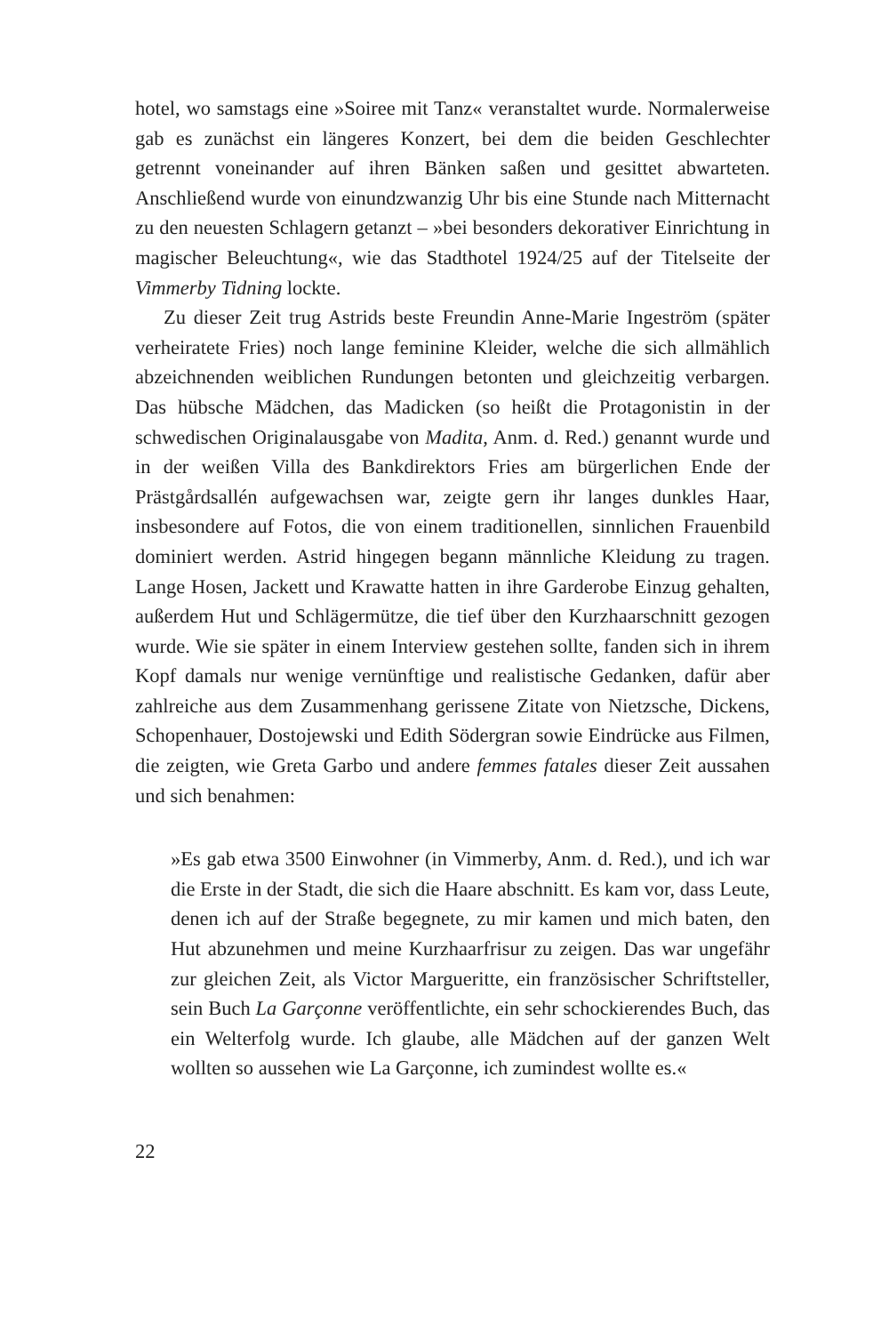hotel, wo samstags eine »Soiree mit Tanz« veranstaltet wurde. Normalerweise gab es zunächst ein längeres Konzert, bei dem die beiden Geschlechter getrennt voneinander auf ihren Bänken saßen und gesittet abwarteten. Anschließend wurde von einundzwanzig Uhr bis eine Stunde nach Mitternacht zu den neuesten Schlagern getanzt – »bei besonders dekorativer Einrichtung in magischer Beleuchtung«, wie das Stadthotel 1924/25 auf der Titelseite der Vimmerby Tidning lockte.
Zu dieser Zeit trug Astrids beste Freundin Anne-Marie Ingeström (später verheiratete Fries) noch lange feminine Kleider, welche die sich allmählich abzeichnenden weiblichen Rundungen betonten und gleichzeitig verbargen. Das hübsche Mädchen, das Madicken (so heißt die Protagonistin in der schwedischen Originalausgabe von Madita, Anm. d. Red.) genannt wurde und in der weißen Villa des Bankdirektors Fries am bürgerlichen Ende der Prästgårdsallén aufgewachsen war, zeigte gern ihr langes dunkles Haar, insbesondere auf Fotos, die von einem traditionellen, sinnlichen Frauenbild dominiert werden. Astrid hingegen begann männliche Kleidung zu tragen. Lange Hosen, Jackett und Krawatte hatten in ihre Garderobe Einzug gehalten, außerdem Hut und Schlägermütze, die tief über den Kurzhaarschnitt gezogen wurde. Wie sie später in einem Interview gestehen sollte, fanden sich in ihrem Kopf damals nur wenige vernünftige und realistische Gedanken, dafür aber zahlreiche aus dem Zusammenhang gerissene Zitate von Nietzsche, Dickens, Schopenhauer, Dostojewski und Edith Södergran sowie Eindrücke aus Filmen, die zeigten, wie Greta Garbo und andere femmes fatales dieser Zeit aussahen und sich benahmen:
»Es gab etwa 3500 Einwohner (in Vimmerby, Anm. d. Red.), und ich war die Erste in der Stadt, die sich die Haare abschnitt. Es kam vor, dass Leute, denen ich auf der Straße begegnete, zu mir kamen und mich baten, den Hut abzunehmen und meine Kurzhaarfrisur zu zeigen. Das war ungefähr zur gleichen Zeit, als Victor Margueritte, ein französischer Schriftsteller, sein Buch La Garçonne veröffentlichte, ein sehr schockierendes Buch, das ein Welterfolg wurde. Ich glaube, alle Mädchen auf der ganzen Welt wollten so aussehen wie La Garçonne, ich zumindest wollte es.«
22